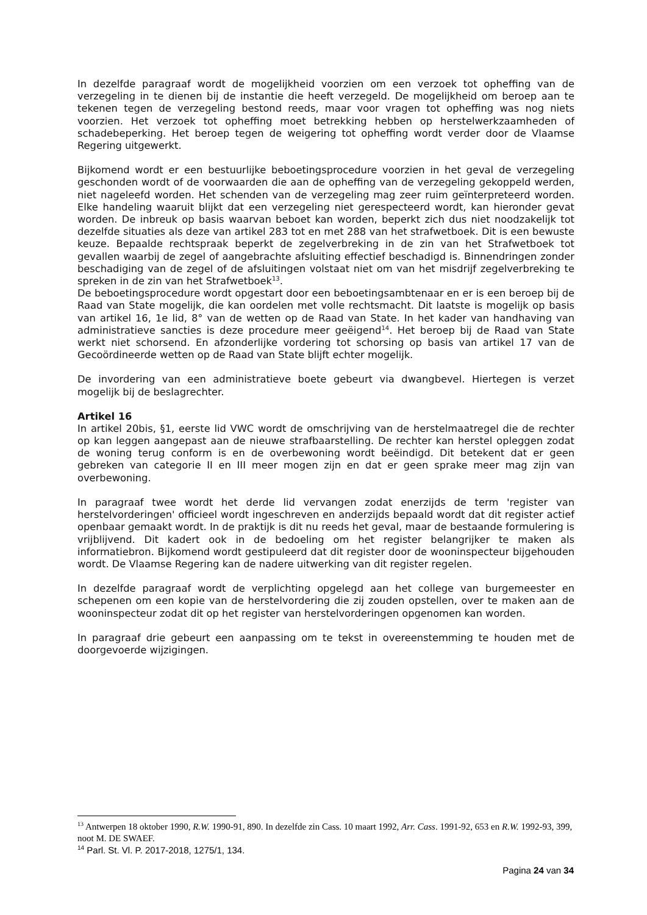In dezelfde paragraaf wordt de mogelijkheid voorzien om een verzoek tot opheffing van de verzegeling in te dienen bij de instantie die heeft verzegeld. De mogelijkheid om beroep aan te tekenen tegen de verzegeling bestond reeds, maar voor vragen tot opheffing was nog niets voorzien. Het verzoek tot opheffing moet betrekking hebben op herstelwerkzaamheden of schadebeperking. Het beroep tegen de weigering tot opheffing wordt verder door de Vlaamse Regering uitgewerkt.
Bijkomend wordt er een bestuurlijke beboetingsprocedure voorzien in het geval de verzegeling geschonden wordt of de voorwaarden die aan de opheffing van de verzegeling gekoppeld werden, niet nageleefd worden. Het schenden van de verzegeling mag zeer ruim geïnterpreteerd worden. Elke handeling waaruit blijkt dat een verzegeling niet gerespecteerd wordt, kan hieronder gevat worden. De inbreuk op basis waarvan beboet kan worden, beperkt zich dus niet noodzakelijk tot dezelfde situaties als deze van artikel 283 tot en met 288 van het strafwetboek. Dit is een bewuste keuze. Bepaalde rechtspraak beperkt de zegelverbreking in de zin van het Strafwetboek tot gevallen waarbij de zegel of aangebrachte afsluiting effectief beschadigd is. Binnendringen zonder beschadiging van de zegel of de afsluitingen volstaat niet om van het misdrijf zegelverbreking te spreken in de zin van het Strafwetboek<sup>13</sup>.
De beboetingsprocedure wordt opgestart door een beboetingsambtenaar en er is een beroep bij de Raad van State mogelijk, die kan oordelen met volle rechtsmacht. Dit laatste is mogelijk op basis van artikel 16, 1e lid, 8° van de wetten op de Raad van State. In het kader van handhaving van administratieve sancties is deze procedure meer geëigend<sup>14</sup>. Het beroep bij de Raad van State werkt niet schorsend. En afzonderlijke vordering tot schorsing op basis van artikel 17 van de Gecoördineerde wetten op de Raad van State blijft echter mogelijk.
De invordering van een administratieve boete gebeurt via dwangbevel. Hiertegen is verzet mogelijk bij de beslagrechter.
Artikel 16
In artikel 20bis, §1, eerste lid VWC wordt de omschrijving van de herstelmaatregel die de rechter op kan leggen aangepast aan de nieuwe strafbaarstelling. De rechter kan herstel opleggen zodat de woning terug conform is en de overbewoning wordt beëindigd. Dit betekent dat er geen gebreken van categorie II en III meer mogen zijn en dat er geen sprake meer mag zijn van overbewoning.
In paragraaf twee wordt het derde lid vervangen zodat enerzijds de term 'register van herstelvorderingen' officieel wordt ingeschreven en anderzijds bepaald wordt dat dit register actief openbaar gemaakt wordt. In de praktijk is dit nu reeds het geval, maar de bestaande formulering is vrijblijvend. Dit kadert ook in de bedoeling om het register belangrijker te maken als informatiebron. Bijkomend wordt gestipuleerd dat dit register door de wooninspecteur bijgehouden wordt. De Vlaamse Regering kan de nadere uitwerking van dit register regelen.
In dezelfde paragraaf wordt de verplichting opgelegd aan het college van burgemeester en schepenen om een kopie van de herstelvordering die zij zouden opstellen, over te maken aan de wooninspecteur zodat dit op het register van herstelvorderingen opgenomen kan worden.
In paragraaf drie gebeurt een aanpassing om te tekst in overeenstemming te houden met de doorgevoerde wijzigingen.
<sup>13</sup> Antwerpen 18 oktober 1990, R.W. 1990-91, 890. In dezelfde zin Cass. 10 maart 1992, Arr. Cass. 1991-92, 653 en R.W. 1992-93, 399, noot M. DE SWAEF.
<sup>14</sup> Parl. St. Vl. P. 2017-2018, 1275/1, 134.
Pagina 24 van 34